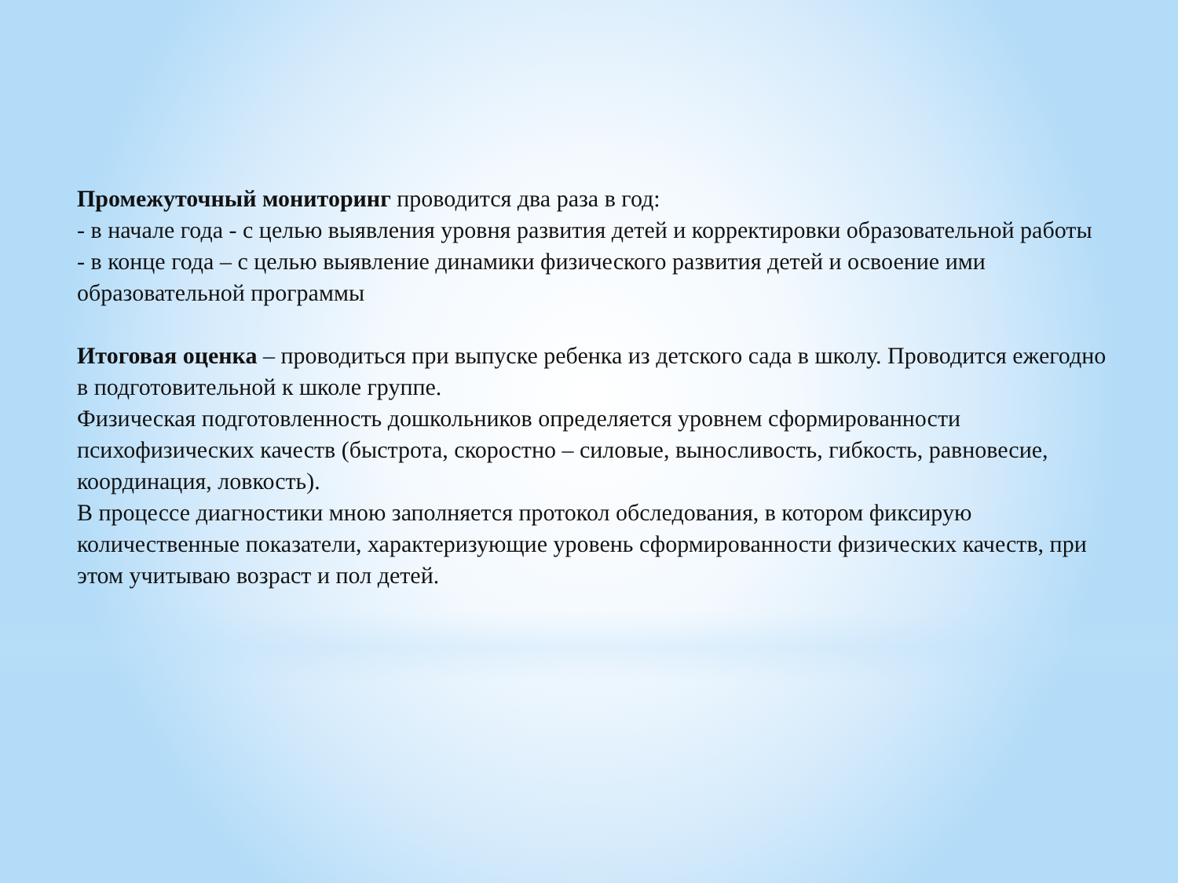Промежуточный мониторинг проводится два раза в год:
- в начале года - с целью выявления уровня развития детей и корректировки образовательной работы
- в конце года – с целью выявление динамики физического развития детей и освоение ими образовательной программы
Итоговая оценка – проводиться при выпуске ребенка из детского сада в школу. Проводится ежегодно в подготовительной к школе группе.
Физическая подготовленность дошкольников определяется уровнем сформированности психофизических качеств (быстрота, скоростно – силовые, выносливость, гибкость, равновесие, координация, ловкость).
В процессе диагностики мною заполняется протокол обследования, в котором фиксирую количественные показатели, характеризующие уровень сформированности физических качеств, при этом учитываю возраст и пол детей.